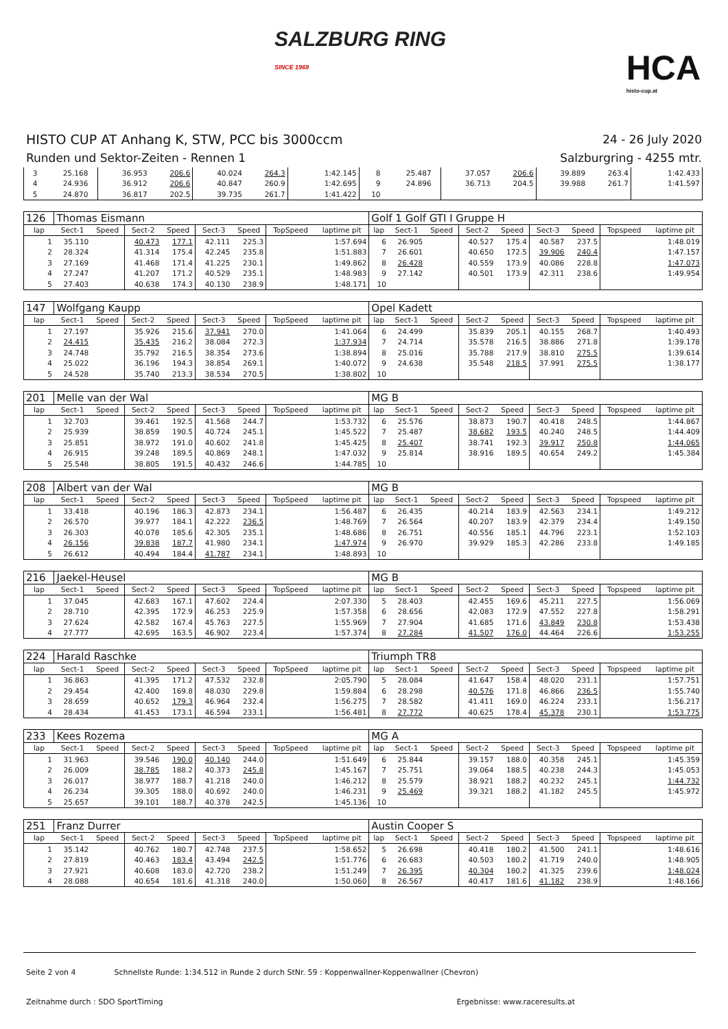SALZBURG RING
SINCE 1969
HCA
histo-cup.at
HISTO CUP AT Anhang K, STW, PCC bis 3000ccm
Runden und Sektor-Zeiten - Rennen 1
24 - 26 July 2020
Salzburgring - 4255 mtr.
| 3 | 25.168 | | 36.953 | 206.6 | 40.024 | 264.3 | | 1:42.145 | 8 | 25.487 | | 37.057 | 206.6 | 39.889 | 263.4 | | 1:42.433 |
| 4 | 24.936 | | 36.912 | 206.6 | 40.847 | 260.9 | | 1:42.695 | 9 | 24.896 | | 36.713 | 204.5 | 39.988 | 261.7 | | 1:41.597 |
| 5 | 24.870 | | 36.817 | 202.5 | 39.735 | 261.7 | | 1:41.422 | 10 | | | | | | | | |
| 126 | Thomas Eismann | | | | | | | | Golf 1 Golf GTI I Gruppe H | | | | | | | | |
| lap | Sect-1 | Speed | Sect-2 | Speed | Sect-3 | Speed | TopSpeed | laptime pit | lap | Sect-1 | Speed | Sect-2 | Speed | Sect-3 | Speed | Topspeed | laptime pit |
| 1 | 35.110 | | 40.473 | 177.1 | 42.111 | 225.3 | | 1:57.694 | 6 | 26.905 | | 40.527 | 175.4 | 40.587 | 237.5 | | 1:48.019 |
| 2 | 28.324 | | 41.314 | 175.4 | 42.245 | 235.8 | | 1:51.883 | 7 | 26.601 | | 40.650 | 172.5 | 39.906 | 240.4 | | 1:47.157 |
| 3 | 27.169 | | 41.468 | 171.4 | 41.225 | 230.1 | | 1:49.862 | 8 | 26.428 | | 40.559 | 173.9 | 40.086 | 228.8 | | 1:47.073 |
| 4 | 27.247 | | 41.207 | 171.2 | 40.529 | 235.1 | | 1:48.983 | 9 | 27.142 | | 40.501 | 173.9 | 42.311 | 238.6 | | 1:49.954 |
| 5 | 27.403 | | 40.638 | 174.3 | 40.130 | 238.9 | | 1:48.171 | 10 | | | | | | | | |
| 147 | Wolfgang Kaupp | | | | | | | | Opel Kadett | | | | | | | | |
| lap | Sect-1 | Speed | Sect-2 | Speed | Sect-3 | Speed | TopSpeed | laptime pit | lap | Sect-1 | Speed | Sect-2 | Speed | Sect-3 | Speed | Topspeed | laptime pit |
| 1 | 27.197 | | 35.926 | 215.6 | 37.941 | 270.0 | | 1:41.064 | 6 | 24.499 | | 35.839 | 205.1 | 40.155 | 268.7 | | 1:40.493 |
| 2 | 24.415 | | 35.435 | 216.2 | 38.084 | 272.3 | | 1:37.934 | 7 | 24.714 | | 35.578 | 216.5 | 38.886 | 271.8 | | 1:39.178 |
| 3 | 24.748 | | 35.792 | 216.5 | 38.354 | 273.6 | | 1:38.894 | 8 | 25.016 | | 35.788 | 217.9 | 38.810 | 275.5 | | 1:39.614 |
| 4 | 25.022 | | 36.196 | 194.3 | 38.854 | 269.1 | | 1:40.072 | 9 | 24.638 | | 35.548 | 218.5 | 37.991 | 275.5 | | 1:38.177 |
| 5 | 24.528 | | 35.740 | 213.3 | 38.534 | 270.5 | | 1:38.802 | 10 | | | | | | | | |
| 201 | Melle van der Wal | | | | | | | | MG B | | | | | | | | |
| lap | Sect-1 | Speed | Sect-2 | Speed | Sect-3 | Speed | TopSpeed | laptime pit | lap | Sect-1 | Speed | Sect-2 | Speed | Sect-3 | Speed | Topspeed | laptime pit |
| 1 | 32.703 | | 39.461 | 192.5 | 41.568 | 244.7 | | 1:53.732 | 6 | 25.576 | | 38.873 | 190.7 | 40.418 | 248.5 | | 1:44.867 |
| 2 | 25.939 | | 38.859 | 190.5 | 40.724 | 245.1 | | 1:45.522 | 7 | 25.487 | | 38.682 | 193.5 | 40.240 | 248.5 | | 1:44.409 |
| 3 | 25.851 | | 38.972 | 191.0 | 40.602 | 241.8 | | 1:45.425 | 8 | 25.407 | | 38.741 | 192.3 | 39.917 | 250.8 | | 1:44.065 |
| 4 | 26.915 | | 39.248 | 189.5 | 40.869 | 248.1 | | 1:47.032 | 9 | 25.814 | | 38.916 | 189.5 | 40.654 | 249.2 | | 1:45.384 |
| 5 | 25.548 | | 38.805 | 191.5 | 40.432 | 246.6 | | 1:44.785 | 10 | | | | | | | | |
| 208 | Albert van der Wal | | | | | | | | MG B | | | | | | | | |
| lap | Sect-1 | Speed | Sect-2 | Speed | Sect-3 | Speed | TopSpeed | laptime pit | lap | Sect-1 | Speed | Sect-2 | Speed | Sect-3 | Speed | Topspeed | laptime pit |
| 1 | 33.418 | | 40.196 | 186.3 | 42.873 | 234.1 | | 1:56.487 | 6 | 26.435 | | 40.214 | 183.9 | 42.563 | 234.1 | | 1:49.212 |
| 2 | 26.570 | | 39.977 | 184.1 | 42.222 | 236.5 | | 1:48.769 | 7 | 26.564 | | 40.207 | 183.9 | 42.379 | 234.4 | | 1:49.150 |
| 3 | 26.303 | | 40.078 | 185.6 | 42.305 | 235.1 | | 1:48.686 | 8 | 26.751 | | 40.556 | 185.1 | 44.796 | 223.1 | | 1:52.103 |
| 4 | 26.156 | | 39.838 | 187.7 | 41.980 | 234.1 | | 1:47.974 | 9 | 26.970 | | 39.929 | 185.3 | 42.286 | 233.8 | | 1:49.185 |
| 5 | 26.612 | | 40.494 | 184.4 | 41.787 | 234.1 | | 1:48.893 | 10 | | | | | | | | |
| 216 | Jaekel-Heusel | | | | | | | | MG B | | | | | | | | |
| lap | Sect-1 | Speed | Sect-2 | Speed | Sect-3 | Speed | TopSpeed | laptime pit | lap | Sect-1 | Speed | Sect-2 | Speed | Sect-3 | Speed | Topspeed | laptime pit |
| 1 | 37.045 | | 42.683 | 167.1 | 47.602 | 224.4 | | 2:07.330 | 5 | 28.403 | | 42.455 | 169.6 | 45.211 | 227.5 | | 1:56.069 |
| 2 | 28.710 | | 42.395 | 172.9 | 46.253 | 225.9 | | 1:57.358 | 6 | 28.656 | | 42.083 | 172.9 | 47.552 | 227.8 | | 1:58.291 |
| 3 | 27.624 | | 42.582 | 167.4 | 45.763 | 227.5 | | 1:55.969 | 7 | 27.904 | | 41.685 | 171.6 | 43.849 | 230.8 | | 1:53.438 |
| 4 | 27.777 | | 42.695 | 163.5 | 46.902 | 223.4 | | 1:57.374 | 8 | 27.284 | | 41.507 | 176.0 | 44.464 | 226.6 | | 1:53.255 |
| 224 | Harald Raschke | | | | | | | | Triumph TR8 | | | | | | | | |
| lap | Sect-1 | Speed | Sect-2 | Speed | Sect-3 | Speed | TopSpeed | laptime pit | lap | Sect-1 | Speed | Sect-2 | Speed | Sect-3 | Speed | Topspeed | laptime pit |
| 1 | 36.863 | | 41.395 | 171.2 | 47.532 | 232.8 | | 2:05.790 | 5 | 28.084 | | 41.647 | 158.4 | 48.020 | 231.1 | | 1:57.751 |
| 2 | 29.454 | | 42.400 | 169.8 | 48.030 | 229.8 | | 1:59.884 | 6 | 28.298 | | 40.576 | 171.8 | 46.866 | 236.5 | | 1:55.740 |
| 3 | 28.659 | | 40.652 | 179.3 | 46.964 | 232.4 | | 1:56.275 | 7 | 28.582 | | 41.411 | 169.0 | 46.224 | 233.1 | | 1:56.217 |
| 4 | 28.434 | | 41.453 | 173.1 | 46.594 | 233.1 | | 1:56.481 | 8 | 27.772 | | 40.625 | 178.4 | 45.378 | 230.1 | | 1:53.775 |
| 233 | Kees Rozema | | | | | | | | MG A | | | | | | | | |
| lap | Sect-1 | Speed | Sect-2 | Speed | Sect-3 | Speed | TopSpeed | laptime pit | lap | Sect-1 | Speed | Sect-2 | Speed | Sect-3 | Speed | Topspeed | laptime pit |
| 1 | 31.963 | | 39.546 | 190.0 | 40.140 | 244.0 | | 1:51.649 | 6 | 25.844 | | 39.157 | 188.0 | 40.358 | 245.1 | | 1:45.359 |
| 2 | 26.009 | | 38.785 | 188.2 | 40.373 | 245.8 | | 1:45.167 | 7 | 25.751 | | 39.064 | 188.5 | 40.238 | 244.3 | | 1:45.053 |
| 3 | 26.017 | | 38.977 | 188.7 | 41.218 | 240.0 | | 1:46.212 | 8 | 25.579 | | 38.921 | 188.2 | 40.232 | 245.1 | | 1:44.732 |
| 4 | 26.234 | | 39.305 | 188.0 | 40.692 | 240.0 | | 1:46.231 | 9 | 25.469 | | 39.321 | 188.2 | 41.182 | 245.5 | | 1:45.972 |
| 5 | 25.657 | | 39.101 | 188.7 | 40.378 | 242.5 | | 1:45.136 | 10 | | | | | | | | |
| 251 | Franz Durrer | | | | | | | | Austin Cooper S | | | | | | | | |
| lap | Sect-1 | Speed | Sect-2 | Speed | Sect-3 | Speed | TopSpeed | laptime pit | lap | Sect-1 | Speed | Sect-2 | Speed | Sect-3 | Speed | Topspeed | laptime pit |
| 1 | 35.142 | | 40.762 | 180.7 | 42.748 | 237.5 | | 1:58.652 | 5 | 26.698 | | 40.418 | 180.2 | 41.500 | 241.1 | | 1:48.616 |
| 2 | 27.819 | | 40.463 | 183.4 | 43.494 | 242.5 | | 1:51.776 | 6 | 26.683 | | 40.503 | 180.2 | 41.719 | 240.0 | | 1:48.905 |
| 3 | 27.921 | | 40.608 | 183.0 | 42.720 | 238.2 | | 1:51.249 | 7 | 26.395 | | 40.304 | 180.2 | 41.325 | 239.6 | | 1:48.024 |
| 4 | 28.088 | | 40.654 | 181.6 | 41.318 | 240.0 | | 1:50.060 | 8 | 26.567 | | 40.417 | 181.6 | 41.182 | 238.9 | | 1:48.166 |
Seite 2 von 4 Schnellste Runde: 1:34.512 in Runde 2 durch StNr. 59 : Koppenwallner-Koppenwallner (Chevron)
Zeitnahme durch : SDO SportTiming Ergebnisse: www.raceresults.at